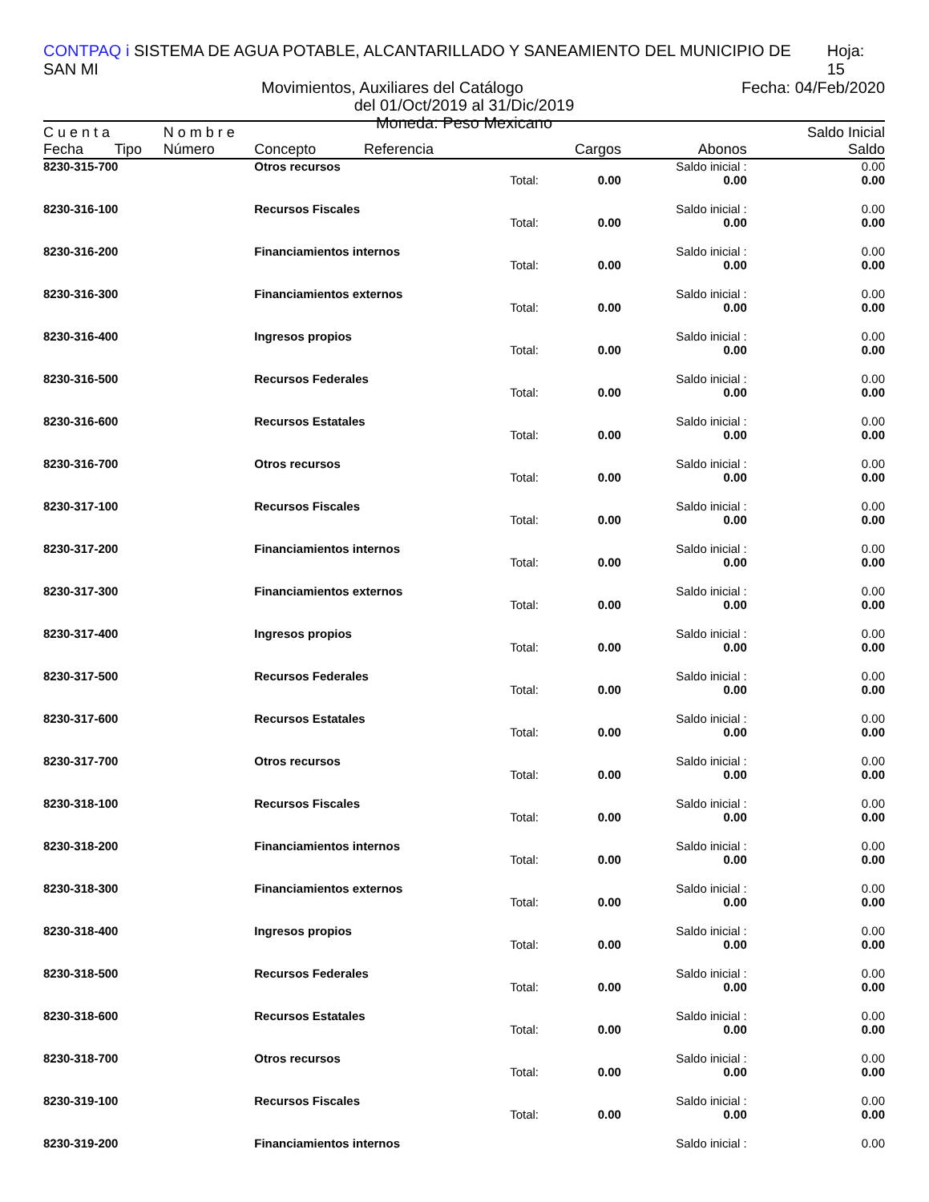CONTPAQ i SISTEMA DE AGUA POTABLE, ALCANTARILLADO Y SANEAMIENTO DEL MUNICIPIO DE SAN MI Hoja: 15
Movimientos, Auxiliares del Catálogo Fecha: 04/Feb/2020
del 01/Oct/2019 al 31/Dic/2019
Moneda: Peso Mexicano
| C u e n t a | | N o m b r e | | | | | | Saldo Inicial |
| --- | --- | --- | --- | --- | --- | --- | --- | --- |
| Fecha | Tipo | Número | Concepto | Referencia | | Cargos | Abonos | Saldo |
| 8230-315-700 | | | Otros recursos | | | | Saldo inicial : | 0.00 |
| | | | | | Total: | 0.00 | 0.00 | 0.00 |
| 8230-316-100 | | | Recursos Fiscales | | | | Saldo inicial : | 0.00 |
| | | | | | Total: | 0.00 | 0.00 | 0.00 |
| 8230-316-200 | | | Financiamientos internos | | | | Saldo inicial : | 0.00 |
| | | | | | Total: | 0.00 | 0.00 | 0.00 |
| 8230-316-300 | | | Financiamientos externos | | | | Saldo inicial : | 0.00 |
| | | | | | Total: | 0.00 | 0.00 | 0.00 |
| 8230-316-400 | | | Ingresos propios | | | | Saldo inicial : | 0.00 |
| | | | | | Total: | 0.00 | 0.00 | 0.00 |
| 8230-316-500 | | | Recursos Federales | | | | Saldo inicial : | 0.00 |
| | | | | | Total: | 0.00 | 0.00 | 0.00 |
| 8230-316-600 | | | Recursos Estatales | | | | Saldo inicial : | 0.00 |
| | | | | | Total: | 0.00 | 0.00 | 0.00 |
| 8230-316-700 | | | Otros recursos | | | | Saldo inicial : | 0.00 |
| | | | | | Total: | 0.00 | 0.00 | 0.00 |
| 8230-317-100 | | | Recursos Fiscales | | | | Saldo inicial : | 0.00 |
| | | | | | Total: | 0.00 | 0.00 | 0.00 |
| 8230-317-200 | | | Financiamientos internos | | | | Saldo inicial : | 0.00 |
| | | | | | Total: | 0.00 | 0.00 | 0.00 |
| 8230-317-300 | | | Financiamientos externos | | | | Saldo inicial : | 0.00 |
| | | | | | Total: | 0.00 | 0.00 | 0.00 |
| 8230-317-400 | | | Ingresos propios | | | | Saldo inicial : | 0.00 |
| | | | | | Total: | 0.00 | 0.00 | 0.00 |
| 8230-317-500 | | | Recursos Federales | | | | Saldo inicial : | 0.00 |
| | | | | | Total: | 0.00 | 0.00 | 0.00 |
| 8230-317-600 | | | Recursos Estatales | | | | Saldo inicial : | 0.00 |
| | | | | | Total: | 0.00 | 0.00 | 0.00 |
| 8230-317-700 | | | Otros recursos | | | | Saldo inicial : | 0.00 |
| | | | | | Total: | 0.00 | 0.00 | 0.00 |
| 8230-318-100 | | | Recursos Fiscales | | | | Saldo inicial : | 0.00 |
| | | | | | Total: | 0.00 | 0.00 | 0.00 |
| 8230-318-200 | | | Financiamientos internos | | | | Saldo inicial : | 0.00 |
| | | | | | Total: | 0.00 | 0.00 | 0.00 |
| 8230-318-300 | | | Financiamientos externos | | | | Saldo inicial : | 0.00 |
| | | | | | Total: | 0.00 | 0.00 | 0.00 |
| 8230-318-400 | | | Ingresos propios | | | | Saldo inicial : | 0.00 |
| | | | | | Total: | 0.00 | 0.00 | 0.00 |
| 8230-318-500 | | | Recursos Federales | | | | Saldo inicial : | 0.00 |
| | | | | | Total: | 0.00 | 0.00 | 0.00 |
| 8230-318-600 | | | Recursos Estatales | | | | Saldo inicial : | 0.00 |
| | | | | | Total: | 0.00 | 0.00 | 0.00 |
| 8230-318-700 | | | Otros recursos | | | | Saldo inicial : | 0.00 |
| | | | | | Total: | 0.00 | 0.00 | 0.00 |
| 8230-319-100 | | | Recursos Fiscales | | | | Saldo inicial : | 0.00 |
| | | | | | Total: | 0.00 | 0.00 | 0.00 |
| 8230-319-200 | | | Financiamientos internos | | | | Saldo inicial : | 0.00 |